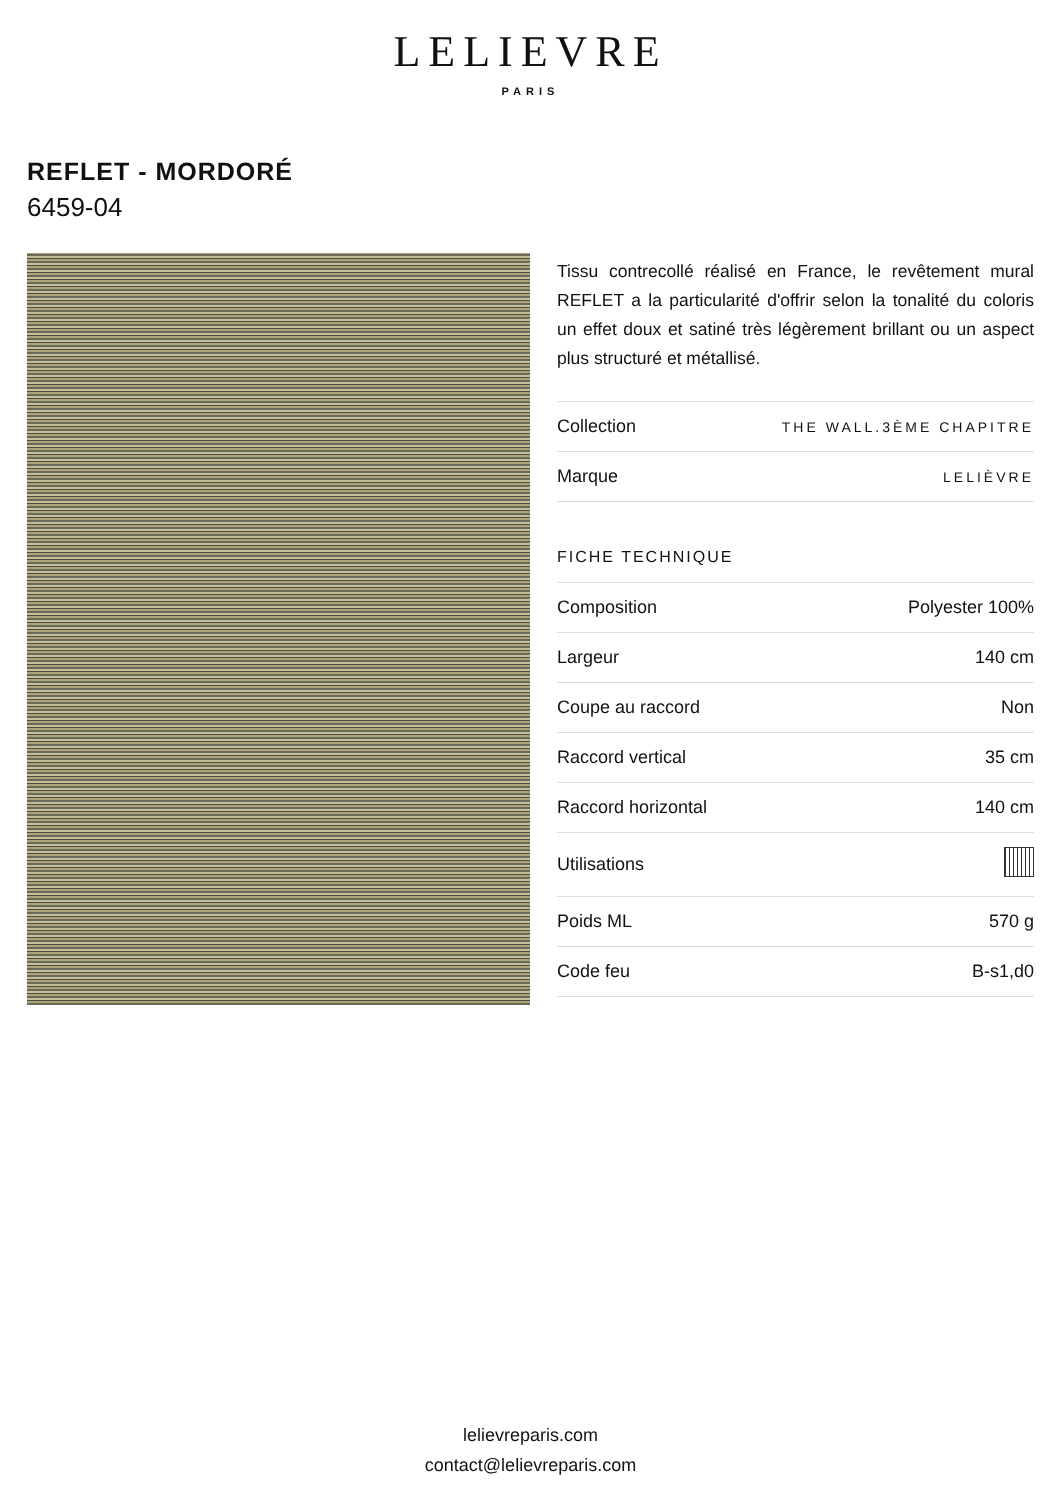LELIEVRE
PARIS
REFLET - MORDORÉ
6459-04
Tissu contrecollé réalisé en France, le revêtement mural REFLET a la particularité d'offrir selon la tonalité du coloris un effet doux et satiné très légèrement brillant ou un aspect plus structuré et métallisé.
| Collection | THE WALL.3ÈME CHAPITRE |
| Marque | LELIÈVRE |
FICHE TECHNIQUE
| Composition | Polyester 100% |
| Largeur | 140 cm |
| Coupe au raccord | Non |
| Raccord vertical | 35 cm |
| Raccord horizontal | 140 cm |
| Utilisations | |
| Poids ML | 570 g |
| Code feu | B-s1,d0 |
lelievreparis.com
contact@lelievreparis.com